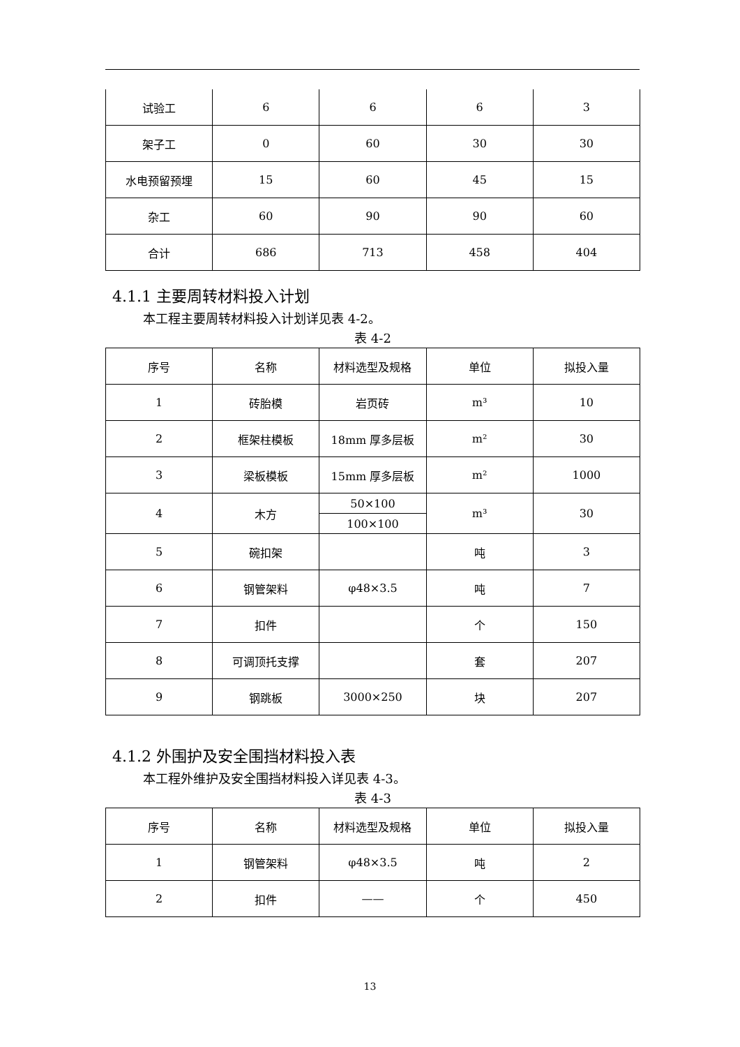| 试验工 | 6 | 6 | 6 | 3 |
| 架子工 | 0 | 60 | 30 | 30 |
| 水电预留预埋 | 15 | 60 | 45 | 15 |
| 杂工 | 60 | 90 | 90 | 60 |
| 合计 | 686 | 713 | 458 | 404 |
4.1.1 主要周转材料投入计划
本工程主要周转材料投入计划详见表 4-2。
表 4-2
| 序号 | 名称 | 材料选型及规格 | 单位 | 拟投入量 |
| --- | --- | --- | --- | --- |
| 1 | 砖胎模 | 岩页砖 | m³ | 10 |
| 2 | 框架柱模板 | 18mm 厚多层板 | m² | 30 |
| 3 | 梁板模板 | 15mm 厚多层板 | m² | 1000 |
| 4 | 木方 | 50×100 | m³ | 30 |
| | | 100×100 | | |
| 5 | 碗扣架 | | 吨 | 3 |
| 6 | 钢管架料 | φ48×3.5 | 吨 | 7 |
| 7 | 扣件 | | 个 | 150 |
| 8 | 可调顶托支撑 | | 套 | 207 |
| 9 | 钢跳板 | 3000×250 | 块 | 207 |
4.1.2 外围护及安全围挡材料投入表
本工程外维护及安全围挡材料投入详见表 4-3。
表 4-3
| 序号 | 名称 | 材料选型及规格 | 单位 | 拟投入量 |
| --- | --- | --- | --- | --- |
| 1 | 钢管架料 | φ48×3.5 | 吨 | 2 |
| 2 | 扣件 | —— | 个 | 450 |
13